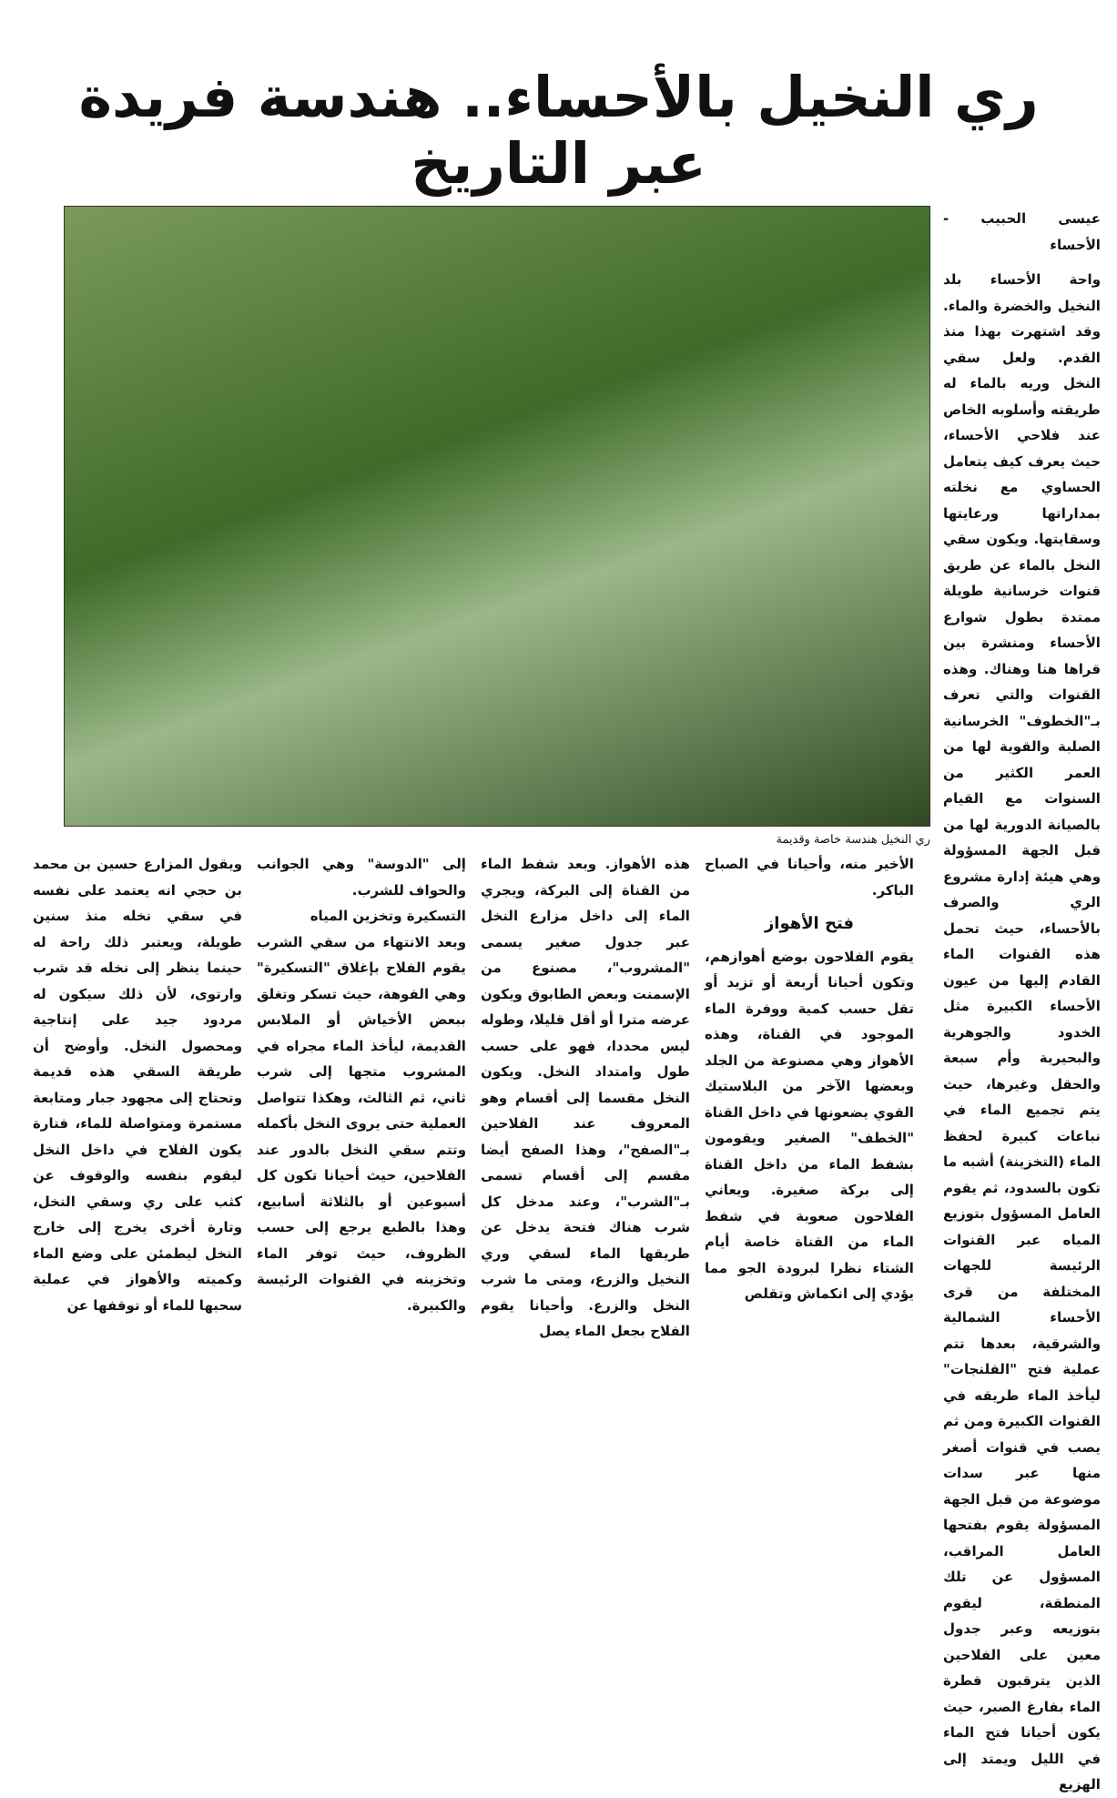ري النخيل بالأحساء.. هندسة فريدة عبر التاريخ
عيسى الحبيب - الأحساء
واحة الأحساء بلد النخيل والخضرة والماء. وقد اشتهرت بهذا منذ القدم. ولعل سقي النخل وريه بالماء له طريقته وأسلوبه الخاص عند فلاحي الأحساء، حيث يعرف كيف يتعامل الحساوي مع نخلته بمداراتها ورعايتها وسقايتها. ويكون سقي النخل بالماء عن طريق قنوات خرسانية طويلة ممتدة بطول شوارع الأحساء ومنشرة بين قراها هنا وهناك. وهذه القنوات والتي تعرف بـ"الخطوف" الخرسانية الصلبة والقوية لها من العمر الكثير من السنوات مع القيام بالصيانة الدورية لها من قبل الجهة المسؤولة وهي هيئة إدارة مشروع الري والصرف بالأحساء، حيث تحمل هذه القنوات الماء القادم إليها من عيون الأحساء الكبيرة مثل الخدود والجوهرية والبحيرية وأم سبعة والحقل وغيرها، حيث يتم تجميع الماء في نباعات كبيرة لحفظ الماء (التخزينة) أشبه ما تكون بالسدود، ثم يقوم العامل المسؤول بتوزيع المياه عبر القنوات الرئيسة للجهات المختلفة من قرى الأحساء الشمالية والشرقية، بعدها تتم عملية فتح "الفلنجات" ليأخذ الماء طريقه في القنوات الكبيرة ومن ثم يصب في قنوات أصغر منها عبر سدات موضوعة من قبل الجهة المسؤولة يقوم بفتحها العامل المراقب، المسؤول عن تلك المنطقة، ليقوم بتوزيعه وعبر جدول معين على الفلاحين الذين يترقبون قطرة الماء بفارغ الصبر، حيث يكون أحيانا فتح الماء في الليل ويمتد إلى الهزيع
ري النخيل هندسة خاصة وقديمة
الأخير منه، وأحيانا في الصباح الباكر.
فتح الأهواز
يقوم الفلاحون بوضع أهوازهم، وتكون أحيانا أربعة أو تزيد أو تقل حسب كمية ووفرة الماء الموجود في القناة، وهذه الأهواز وهي مصنوعة من الجلد وبعضها الآخر من البلاستيك القوي يضعونها في داخل القناة "الخطف" الصغير ويقومون بشفط الماء من داخل القناة إلى بركة صغيرة. ويعاني الفلاحون صعوبة في شفط الماء من القناة خاصة أيام الشتاء نظرا لبرودة الجو مما يؤدي إلى انكماش وتقلص
هذه الأهواز. وبعد شفط الماء من القناة إلى البركة، ويجري الماء إلى داخل مزارع النخل عبر جدول صغير يسمى "المشروب"، مصنوع من الإسمنت وبعض الطابوق ويكون عرضه مترا أو أقل قليلا، وطوله ليس محددا، فهو على حسب طول وامتداد النخل. ويكون النخل مقسما إلى أقسام وهو المعروف عند الفلاحين بـ"الصفح"، وهذا الصفح أيضا مقسم إلى أقسام تسمى بـ"الشرب"، وعند مدخل كل شرب هناك فتحة يدخل عن طريقها الماء لسقي وري النخيل والزرع، ومتى ما شرب النخل والزرع. وأحيانا يقوم الفلاح بجعل الماء يصل
إلى "الدوسة" وهي الجوانب والحواف للشرب.
التسكيرة وتخزين المياه
وبعد الانتهاء من سقي الشرب يقوم الفلاح بإغلاق "التسكيرة" وهي الفوهة، حيث تسكر وتغلق ببعض الأخياش أو الملابس القديمة، ليأخذ الماء مجراه في المشروب متجها إلى شرب ثاني، ثم الثالث، وهكذا تتواصل العملية حتى يروى النخل بأكمله وتتم سقي النخل بالدور عند الفلاحين، حيث أحيانا تكون كل أسبوعين أو بالثلاثة أسابيع، وهذا بالطبع يرجع إلى حسب الظروف، حيث توفر الماء وتخزينه في القنوات الرئيسة والكبيرة.
ويقول المزارع حسين بن محمد بن حجي انه يعتمد على نفسه في سقي نخله منذ سنين طويلة، ويعتبر ذلك راحة له حينما ينظر إلى نخله قد شرب وارتوى، لأن ذلك سيكون له مردود جيد على إنتاجية ومحصول النخل. وأوضح أن طريقة السقي هذه قديمة وتحتاج إلى مجهود جبار ومتابعة مستمرة ومتواصلة للماء، فتارة يكون الفلاح في داخل النخل ليقوم بنفسه والوقوف عن كثب على ري وسقي النخل، وتارة أخرى يخرج إلى خارج النخل ليطمئن على وضع الماء وكميته والأهواز في عملية سحبها للماء أو توقفها عن